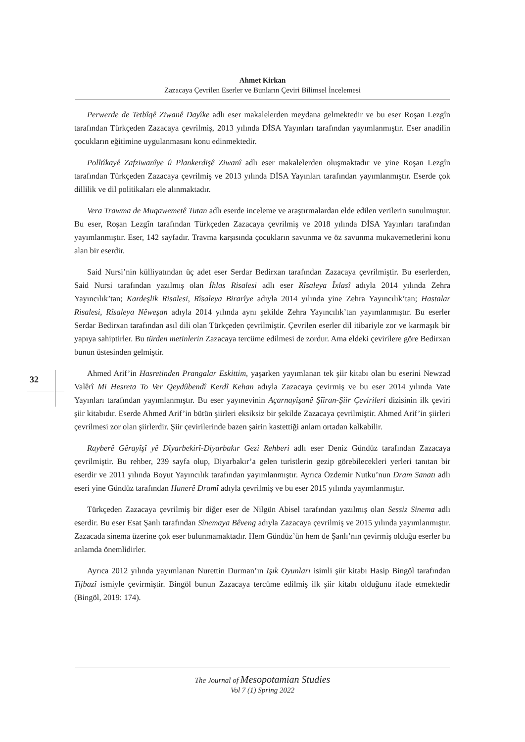Ahmet Kirkan
Zazacaya Çevrilen Eserler ve Bunların Çeviri Bilimsel İncelemesi
32
Perwerde de Tetbîqê Ziwanê Dayîke adlı eser makalelerden meydana gelmektedir ve bu eser Roşan Lezgîn tarafından Türkçeden Zazacaya çevrilmiş, 2013 yılında DİSA Yayınları tarafından yayımlanmıştır. Eser anadilin çocukların eğitimine uygulanmasını konu edinmektedir.
Polîtîkayê Zafziwanîye û Plankerdişê Ziwanî adlı eser makalelerden oluşmaktadır ve yine Roşan Lezgîn tarafından Türkçeden Zazacaya çevrilmiş ve 2013 yılında DİSA Yayınları tarafından yayımlanmıştır. Eserde çok dillilik ve dil politikaları ele alınmaktadır.
Vera Trawma de Muqawemetê Tutan adlı eserde inceleme ve araştırmalardan elde edilen verilerin sunulmuştur. Bu eser, Roşan Lezgîn tarafından Türkçeden Zazacaya çevrilmiş ve 2018 yılında DİSA Yayınları tarafından yayımlanmıştır. Eser, 142 sayfadır. Travma karşısında çocukların savunma ve öz savunma mukavemetlerini konu alan bir eserdir.
Said Nursi’nin külliyatından üç adet eser Serdar Bedirxan tarafından Zazacaya çevrilmiştir. Bu eserlerden, Said Nursi tarafından yazılmış olan İhlas Risalesi adlı eser Rîsaleya Îxlasî adıyla 2014 yılında Zehra Yayıncılık’tan; Kardeşlik Risalesi, Rîsaleya Birarîye adıyla 2014 yılında yine Zehra Yayıncılık’tan; Hastalar Risalesi, Rîsaleya Nêweşan adıyla 2014 yılında aynı şekilde Zehra Yayıncılık’tan yayımlanmıştır. Bu eserler Serdar Bedirxan tarafından asıl dili olan Türkçeden çevrilmiştir. Çevrilen eserler dil itibariyle zor ve karmaşık bir yapıya sahiptirler. Bu türden metinlerin Zazacaya tercüme edilmesi de zordur. Ama eldeki çevirilere göre Bedirxan bunun üstesinden gelmiştir.
Ahmed Arif’in Hasretinden Prangalar Eskittim, yaşarken yayımlanan tek şiir kitabı olan bu eserini Newzad Valêrî Mi Hesreta To Ver Qeydûbendî Kerdî Kehan adıyla Zazacaya çevirmiş ve bu eser 2014 yılında Vate Yayınları tarafından yayımlanmıştır. Bu eser yayınevinin Açarnayîşanê Şîîran-Şiir Çevirileri dizisinin ilk çeviri şiir kitabıdır. Eserde Ahmed Arif’in bütün şiirleri eksiksiz bir şekilde Zazacaya çevrilmiştir. Ahmed Arif’in şiirleri çevrilmesi zor olan şiirlerdir. Şiir çevirilerinde bazen şairin kastettiği anlam ortadan kalkabilir.
Rayberê Gêrayîşî yê Dîyarbekirî-Diyarbakır Gezi Rehberi adlı eser Deniz Gündüz tarafından Zazacaya çevrilmiştir. Bu rehber, 239 sayfa olup, Diyarbakır’a gelen turistlerin gezip görebilecekleri yerleri tanıtan bir eserdir ve 2011 yılında Boyut Yayıncılık tarafından yayımlanmıştır. Ayrıca Özdemir Nutku’nun Dram Sanatı adlı eseri yine Gündüz tarafından Hunerê Dramî adıyla çevrilmiş ve bu eser 2015 yılında yayımlanmıştır.
Türkçeden Zazacaya çevrilmiş bir diğer eser de Nilgün Abisel tarafından yazılmış olan Sessiz Sinema adlı eserdir. Bu eser Esat Şanlı tarafından Sînemaya Bêveng adıyla Zazacaya çevrilmiş ve 2015 yılında yayımlanmıştır. Zazacada sinema üzerine çok eser bulunmamaktadır. Hem Gündüz’ün hem de Şanlı’nın çevirmiş olduğu eserler bu anlamda önemlidirler.
Ayrıca 2012 yılında yayımlanan Nurettin Durman’ın Işık Oyunları isimli şiir kitabı Hasip Bingöl tarafından Tijbazî ismiyle çevirmiştir. Bingöl bunun Zazacaya tercüme edilmiş ilk şiir kitabı olduğunu ifade etmektedir (Bingöl, 2019: 174).
The Journal of Mesopotamian Studies
Vol 7 (1) Spring 2022